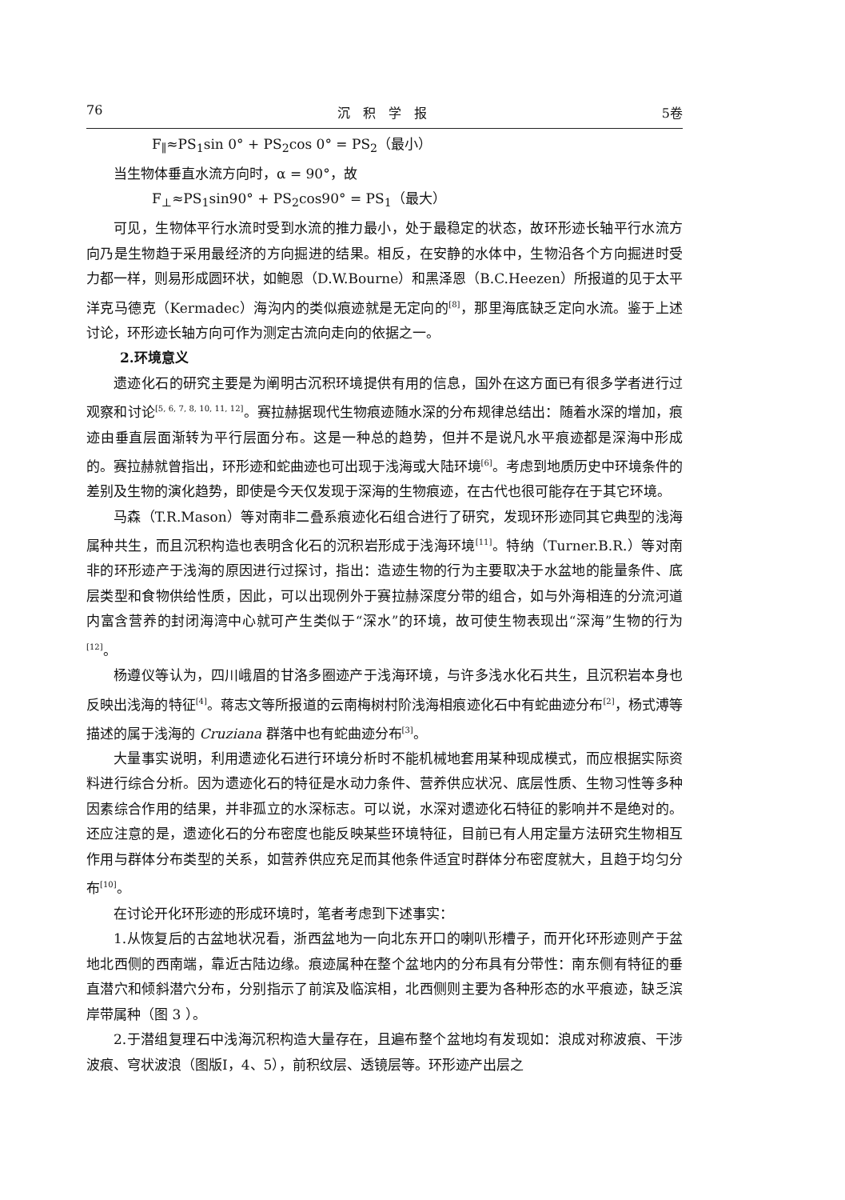76 沉　积　学　报 5卷
F<sub>∥</sub>≈PS<sub>1</sub>sin 0° + PS<sub>2</sub>cos 0° = PS<sub>2</sub>（最小）
当生物体垂直水流方向时，α = 90°，故
F<sub>⊥</sub>≈PS<sub>1</sub>sin90° + PS<sub>2</sub>cos90° = PS<sub>1</sub>（最大）
可见，生物体平行水流时受到水流的推力最小，处于最稳定的状态，故环形迹长轴平行水流方向乃是生物趋于采用最经济的方向掘进的结果。相反，在安静的水体中，生物沿各个方向掘进时受力都一样，则易形成圆环状，如鲍恩（D.W.Bourne）和黑泽恩（B.C.Heezen）所报道的见于太平洋克马德克（Kermadec）海沟内的类似痕迹就是无定向的<sup>[8]</sup>，那里海底缺乏定向水流。鉴于上述讨论，环形迹长轴方向可作为测定古流向走向的依据之一。
2.环境意义
遗迹化石的研究主要是为阐明古沉积环境提供有用的信息，国外在这方面已有很多学者进行过观察和讨论<sup>[5, 6, 7, 8, 10, 11, 12]</sup>。赛拉赫据现代生物痕迹随水深的分布规律总结出：随着水深的增加，痕迹由垂直层面渐转为平行层面分布。这是一种总的趋势，但并不是说凡水平痕迹都是深海中形成的。赛拉赫就曾指出，环形迹和蛇曲迹也可出现于浅海或大陆环境<sup>[6]</sup>。考虑到地质历史中环境条件的差别及生物的演化趋势，即使是今天仅发现于深海的生物痕迹，在古代也很可能存在于其它环境。
马森（T.R.Mason）等对南非二叠系痕迹化石组合进行了研究，发现环形迹同其它典型的浅海属种共生，而且沉积构造也表明含化石的沉积岩形成于浅海环境<sup>[11]</sup>。特纳（Turner.B.R.）等对南非的环形迹产于浅海的原因进行过探讨，指出：造迹生物的行为主要取决于水盆地的能量条件、底层类型和食物供给性质，因此，可以出现例外于赛拉赫深度分带的组合，如与外海相连的分流河道内富含营养的封闭海湾中心就可产生类似于“深水”的环境，故可使生物表现出“深海”生物的行为<sup>[12]</sup>。
杨遵仪等认为，四川峨眉的甘洛多圈迹产于浅海环境，与许多浅水化石共生，且沉积岩本身也反映出浅海的特征<sup>[4]</sup>。蒋志文等所报道的云南梅树村阶浅海相痕迹化石中有蛇曲迹分布<sup>[2]</sup>，杨式溥等描述的属于浅海的 Cruziana 群落中也有蛇曲迹分布<sup>[3]</sup>。
大量事实说明，利用遗迹化石进行环境分析时不能机械地套用某种现成模式，而应根据实际资料进行综合分析。因为遗迹化石的特征是水动力条件、营养供应状况、底层性质、生物习性等多种因素综合作用的结果，并非孤立的水深标志。可以说，水深对遗迹化石特征的影响并不是绝对的。还应注意的是，遗迹化石的分布密度也能反映某些环境特征，目前已有人用定量方法研究生物相互作用与群体分布类型的关系，如营养供应充足而其他条件适宜时群体分布密度就大，且趋于均匀分布<sup>[10]</sup>。
在讨论开化环形迹的形成环境时，笔者考虑到下述事实：
1.从恢复后的古盆地状况看，浙西盆地为一向北东开口的喇叭形槽子，而开化环形迹则产于盆地北西侧的西南端，靠近古陆边缘。痕迹属种在整个盆地内的分布具有分带性：南东侧有特征的垂直潜穴和倾斜潜穴分布，分别指示了前滨及临滨相，北西侧则主要为各种形态的水平痕迹，缺乏滨岸带属种（图 3 ）。
2.于潜组复理石中浅海沉积构造大量存在，且遍布整个盆地均有发现如：浪成对称波痕、干涉波痕、穹状波浪（图版Ⅰ，4、5），前积纹层、透镜层等。环形迹产出层之